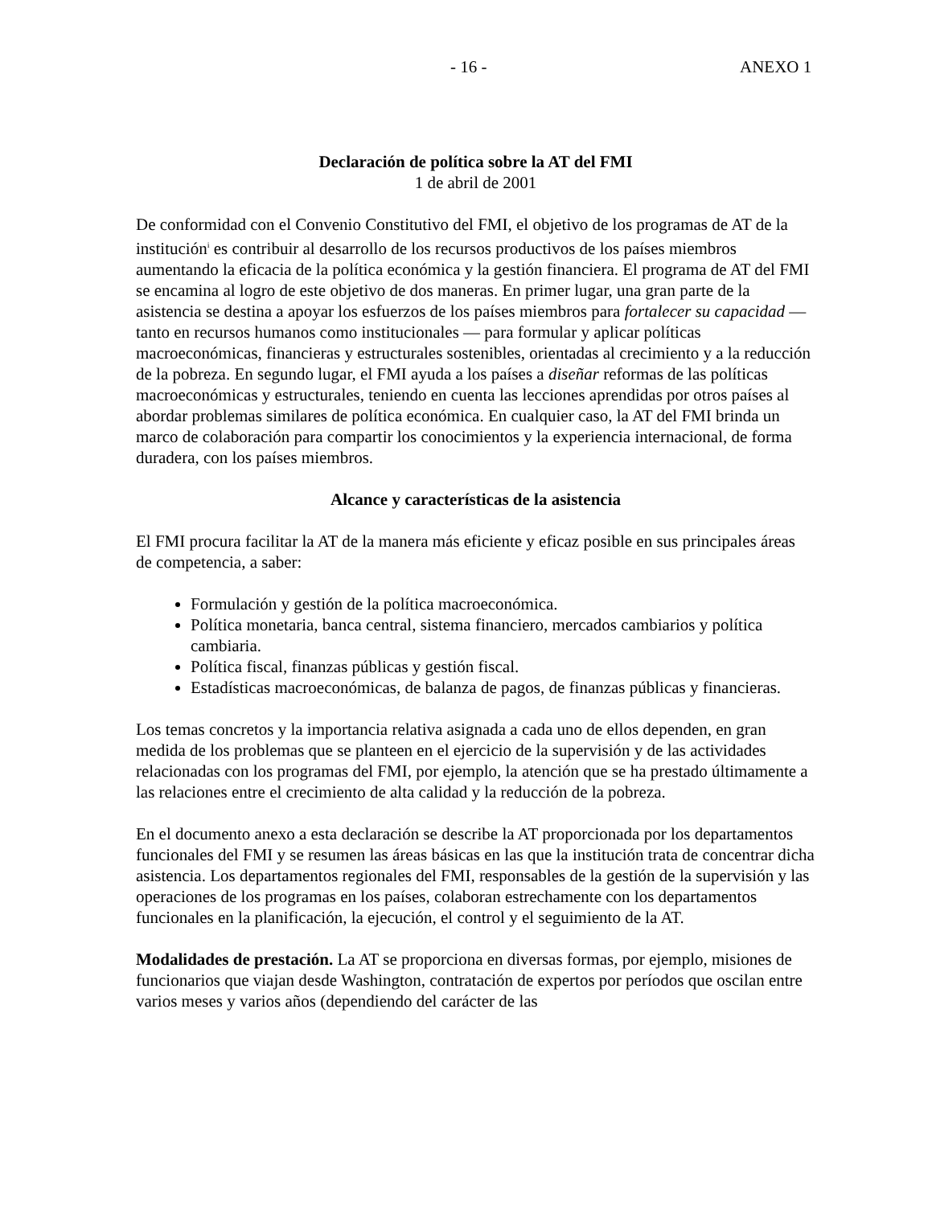- 16 - ANEXO 1
Declaración de política sobre la AT del FMI
1 de abril de 2001
De conformidad con el Convenio Constitutivo del FMI, el objetivo de los programas de AT de la institución<sup>i</sup> es contribuir al desarrollo de los recursos productivos de los países miembros aumentando la eficacia de la política económica y la gestión financiera. El programa de AT del FMI se encamina al logro de este objetivo de dos maneras. En primer lugar, una gran parte de la asistencia se destina a apoyar los esfuerzos de los países miembros para fortalecer su capacidad —tanto en recursos humanos como institucionales — para formular y aplicar políticas macroeconómicas, financieras y estructurales sostenibles, orientadas al crecimiento y a la reducción de la pobreza. En segundo lugar, el FMI ayuda a los países a diseñar reformas de las políticas macroeconómicas y estructurales, teniendo en cuenta las lecciones aprendidas por otros países al abordar problemas similares de política económica. En cualquier caso, la AT del FMI brinda un marco de colaboración para compartir los conocimientos y la experiencia internacional, de forma duradera, con los países miembros.
Alcance y características de la asistencia
El FMI procura facilitar la AT de la manera más eficiente y eficaz posible en sus principales áreas de competencia, a saber:
Formulación y gestión de la política macroeconómica.
Política monetaria, banca central, sistema financiero, mercados cambiarios y política cambiaria.
Política fiscal, finanzas públicas y gestión fiscal.
Estadísticas macroeconómicas, de balanza de pagos, de finanzas públicas y financieras.
Los temas concretos y la importancia relativa asignada a cada uno de ellos dependen, en gran medida de los problemas que se planteen en el ejercicio de la supervisión y de las actividades relacionadas con los programas del FMI, por ejemplo, la atención que se ha prestado últimamente a las relaciones entre el crecimiento de alta calidad y la reducción de la pobreza.
En el documento anexo a esta declaración se describe la AT proporcionada por los departamentos funcionales del FMI y se resumen las áreas básicas en las que la institución trata de concentrar dicha asistencia. Los departamentos regionales del FMI, responsables de la gestión de la supervisión y las operaciones de los programas en los países, colaboran estrechamente con los departamentos funcionales en la planificación, la ejecución, el control y el seguimiento de la AT.
Modalidades de prestación. La AT se proporciona en diversas formas, por ejemplo, misiones de funcionarios que viajan desde Washington, contratación de expertos por períodos que oscilan entre varios meses y varios años (dependiendo del carácter de las